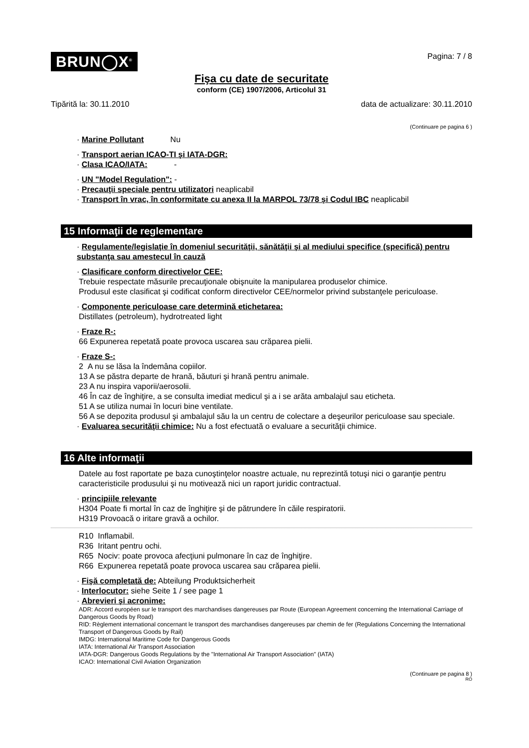BRUN◯X<sup>®</sup>
Pagina: 7 / 8
Fişa cu date de securitate
conform (CE) 1907/2006, Articolul 31
Tipărită la: 30.11.2010 data de actualizare: 30.11.2010
(Continuare pe pagina 6 )
· Marine Pollutant Nu
· Transport aerian ICAO-TI şi IATA-DGR:
· Clasa ICAO/IATA: -
· UN "Model Regulation": -
· Precauţii speciale pentru utilizatori neaplicabil
· Transport în vrac, în conformitate cu anexa II la MARPOL 73/78 şi Codul IBC neaplicabil
15 Informaţii de reglementare
· Regulamente/legislaţie în domeniul securităţii, sănătăţii şi al mediului specifice (specifică) pentru substanţa sau amestecul în cauză
· Clasificare conform directivelor CEE:
Trebuie respectate măsurile precauţionale obişnuite la manipularea produselor chimice.
Produsul este clasificat şi codificat conform directivelor CEE/normelor privind substanţele periculoase.
· Componente periculoase care determină etichetarea:
Distillates (petroleum), hydrotreated light
· Fraze R-:
66 Expunerea repetată poate provoca uscarea sau crăparea pielii.
· Fraze S-:
2 A nu se lăsa la îndemâna copiilor.
13 A se păstra departe de hrană, băuturi şi hrană pentru animale.
23 A nu inspira vaporii/aerosolii.
46 În caz de înghiţire, a se consulta imediat medicul şi a i se arăta ambalajul sau eticheta.
51 A se utiliza numai în locuri bine ventilate.
56 A se depozita produsul şi ambalajul său la un centru de colectare a deşeurilor periculoase sau speciale.
· Evaluarea securităţii chimice: Nu a fost efectuată o evaluare a securităţii chimice.
16 Alte informaţii
Datele au fost raportate pe baza cunoştinţelor noastre actuale, nu reprezintă totuşi nici o garanţie pentru caracteristicile produsului şi nu motivează nici un raport juridic contractual.
· principiile relevante
H304 Poate fi mortal în caz de înghiţire şi de pătrundere în căile respiratorii.
H319 Provoacă o iritare gravă a ochilor.
R10 Inflamabil.
R36 Iritant pentru ochi.
R65 Nociv: poate provoca afecţiuni pulmonare în caz de înghiţire.
R66 Expunerea repetată poate provoca uscarea sau crăparea pielii.
· Fişă completată de: Abteilung Produktsicherheit
· Interlocutor: siehe Seite 1 / see page 1
· Abrevieri şi acronime:
ADR: Accord européen sur le transport des marchandises dangereuses par Route (European Agreement concerning the International Carriage of Dangerous Goods by Road)
RID: Règlement international concernant le transport des marchandises dangereuses par chemin de fer (Regulations Concerning the International Transport of Dangerous Goods by Rail)
IMDG: International Maritime Code for Dangerous Goods
IATA: International Air Transport Association
IATA-DGR: Dangerous Goods Regulations by the "International Air Transport Association" (IATA)
ICAO: International Civil Aviation Organization
(Continuare pe pagina 8 )
RO